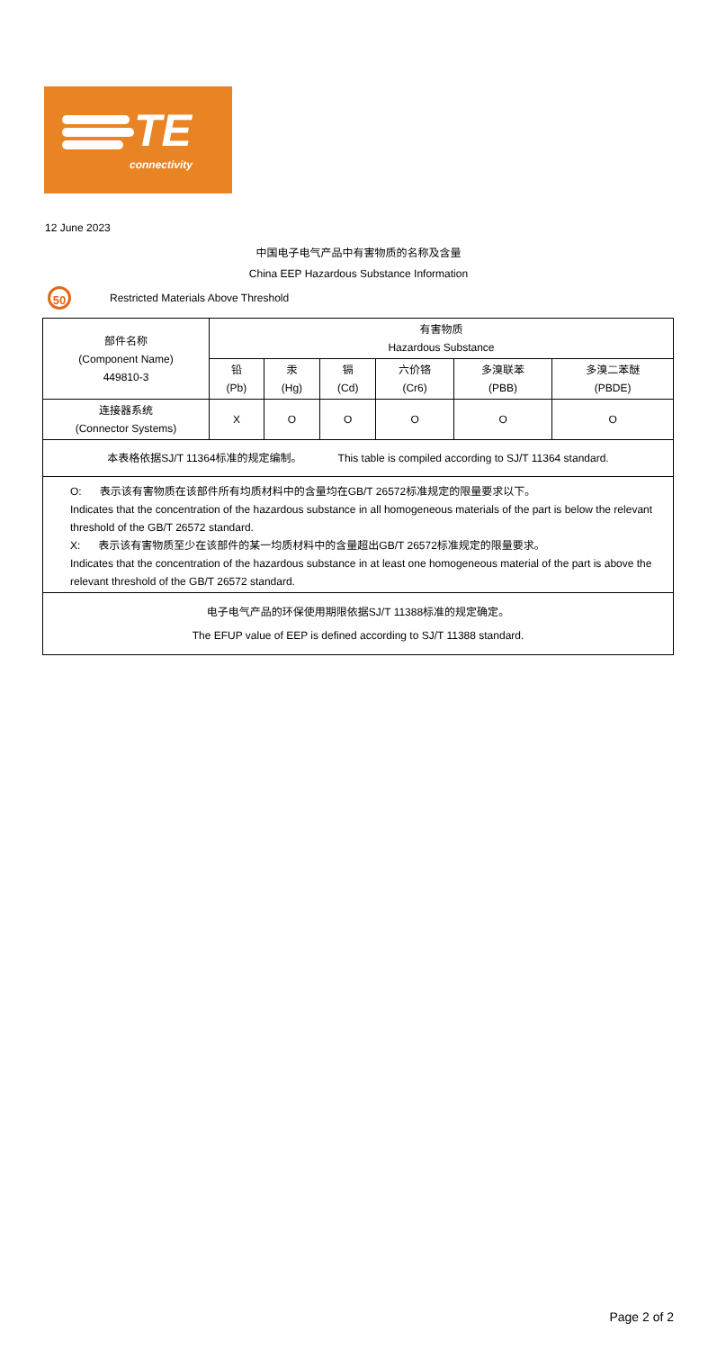TE
connectivity
12 June 2023
中国电子电气产品中有害物质的名称及含量
China EEP Hazardous Substance Information
50
Restricted Materials Above Threshold
| 部件名称 (Component Name) 449810-3 | 有害物质 Hazardous Substance | | | | | |
| --- | --- | --- | --- | --- | --- | --- |
| | 铅 (Pb) | 汞 (Hg) | 镉 (Cd) | 六价铬 (Cr6) | 多溴联苯 (PBB) | 多溴二苯醚 (PBDE) |
| 连接器系统 (Connector Systems) | X | O | O | O | O | O |
| 本表格依据SJ/T 11364标准的规定编制。 This table is compiled according to SJ/T 11364 standard. | | | | | | |
| O: 表示该有害物质在该部件所有均质材料中的含量均在GB/T 26572标准规定的限量要求以下。 Indicates that the concentration of the hazardous substance in all homogeneous materials of the part is below the relevant threshold of the GB/T 26572 standard. X: 表示该有害物质至少在该部件的某一均质材料中的含量超出GB/T 26572标准规定的限量要求。 Indicates that the concentration of the hazardous substance in at least one homogeneous material of the part is above the relevant threshold of the GB/T 26572 standard. | | | | | | |
| 电子电气产品的环保使用期限依据SJ/T 11388标准的规定确定。 The EFUP value of EEP is defined according to SJ/T 11388 standard. | | | | | | |
Page 2 of 2